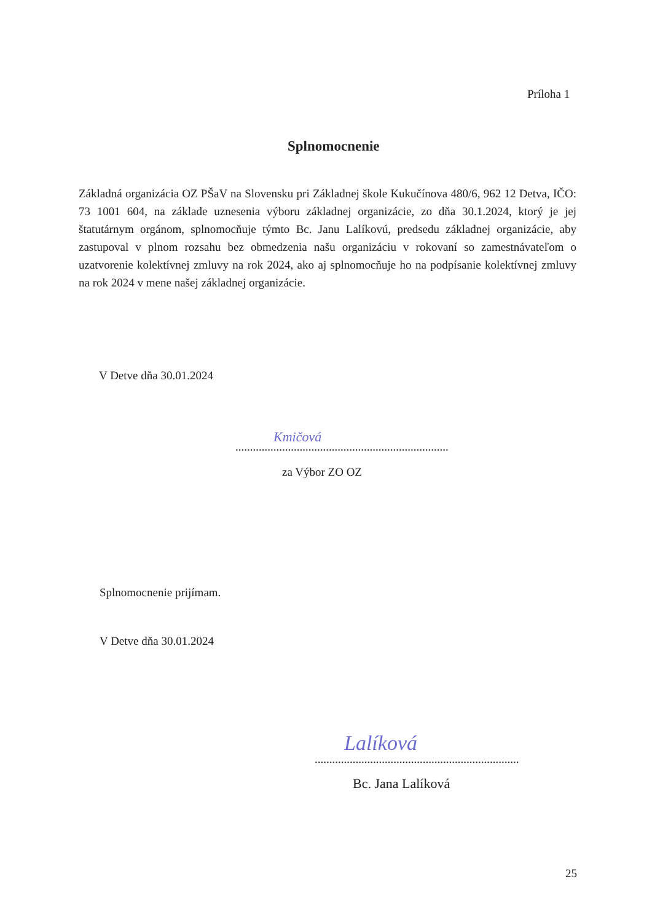Príloha 1
Splnomocnenie
Základná organizácia OZ PŠaV na Slovensku pri Základnej škole Kukučínova 480/6, 962 12 Detva, IČO: 73 1001 604, na základe uznesenia výboru základnej organizácie, zo dňa 30.1.2024, ktorý je jej štatutárnym orgánom, splnomocňuje týmto Bc. Janu Lalíkovú, predsedu základnej organizácie, aby zastupoval v plnom rozsahu bez obmedzenia našu organizáciu v rokovaní so zamestnávateľom o uzatvorenie kolektívnej zmluvy na rok 2024, ako aj splnomocňuje ho na podpísanie kolektívnej zmluvy na rok 2024 v mene našej základnej organizácie.
V Detve dňa 30.01.2024
Kmičová
.........................................................................
za Výbor ZO OZ
Splnomocnenie prijímam.
V Detve dňa 30.01.2024
Lalíková
......................................................................
Bc. Jana Lalíková
25